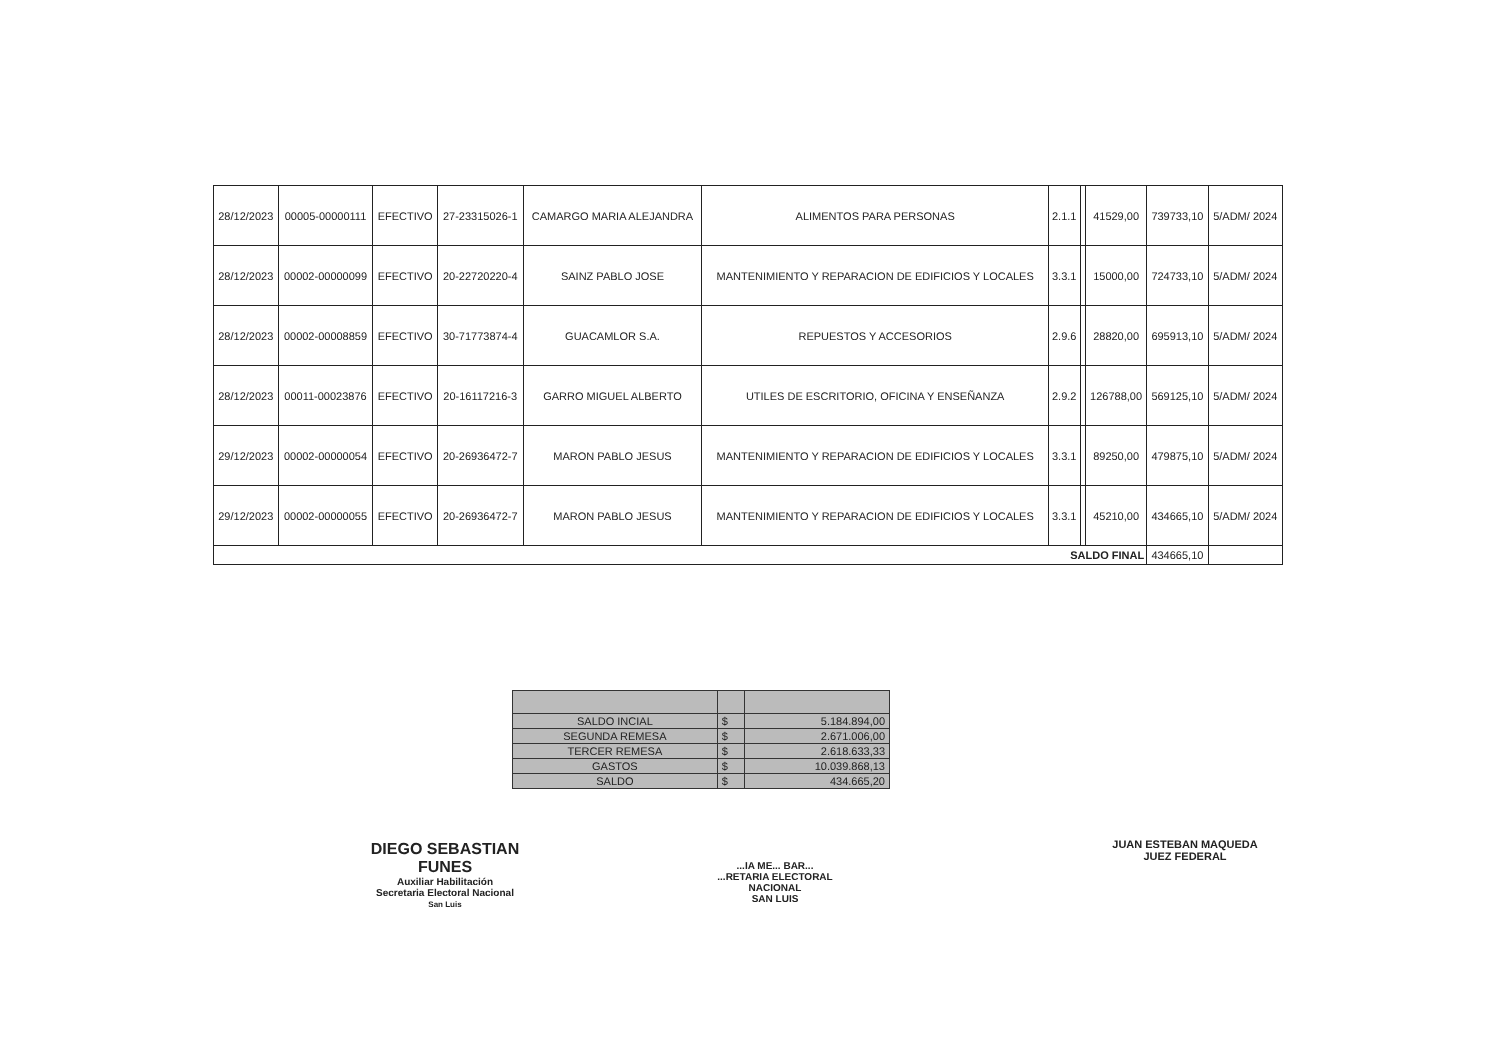| 28/12/2023 | 00005-00000111 | EFECTIVO | 27-23315026-1 | CAMARGO MARIA ALEJANDRA | ALIMENTOS PARA PERSONAS | 2.1.1 | | 41529,00 | 739733,10 | 5/ADM/ 2024 |
| 28/12/2023 | 00002-00000099 | EFECTIVO | 20-22720220-4 | SAINZ PABLO JOSE | MANTENIMIENTO Y REPARACION DE EDIFICIOS Y LOCALES | 3.3.1 | | 15000,00 | 724733,10 | 5/ADM/ 2024 |
| 28/12/2023 | 00002-00008859 | EFECTIVO | 30-71773874-4 | GUACAMLOR S.A. | REPUESTOS Y ACCESORIOS | 2.9.6 | | 28820,00 | 695913,10 | 5/ADM/ 2024 |
| 28/12/2023 | 00011-00023876 | EFECTIVO | 20-16117216-3 | GARRO MIGUEL ALBERTO | UTILES DE ESCRITORIO, OFICINA Y ENSEÑANZA | 2.9.2 | | 126788,00 | 569125,10 | 5/ADM/ 2024 |
| 29/12/2023 | 00002-00000054 | EFECTIVO | 20-26936472-7 | MARON PABLO JESUS | MANTENIMIENTO Y REPARACION DE EDIFICIOS Y LOCALES | 3.3.1 | | 89250,00 | 479875,10 | 5/ADM/ 2024 |
| 29/12/2023 | 00002-00000055 | EFECTIVO | 20-26936472-7 | MARON PABLO JESUS | MANTENIMIENTO Y REPARACION DE EDIFICIOS Y LOCALES | 3.3.1 | | 45210,00 | 434665,10 | 5/ADM/ 2024 |
| SALDO FINAL | | | | | | | | | 434665,10 | |
| SALDO INCIAL | $ | 5.184.894,00 |
| SEGUNDA REMESA | $ | 2.671.006,00 |
| TERCER REMESA | $ | 2.618.633,33 |
| GASTOS | $ | 10.039.868,13 |
| SALDO | $ | 434.665,20 |
DIEGO SEBASTIAN FUNES
Auxiliar Habilitación
Secretaria Electoral Nacional
San Luis
...IA ME... BAR...
...RETARIA ELECTORAL NACIONAL
SAN LUIS
JUAN ESTEBAN MAQUEDA
JUEZ FEDERAL